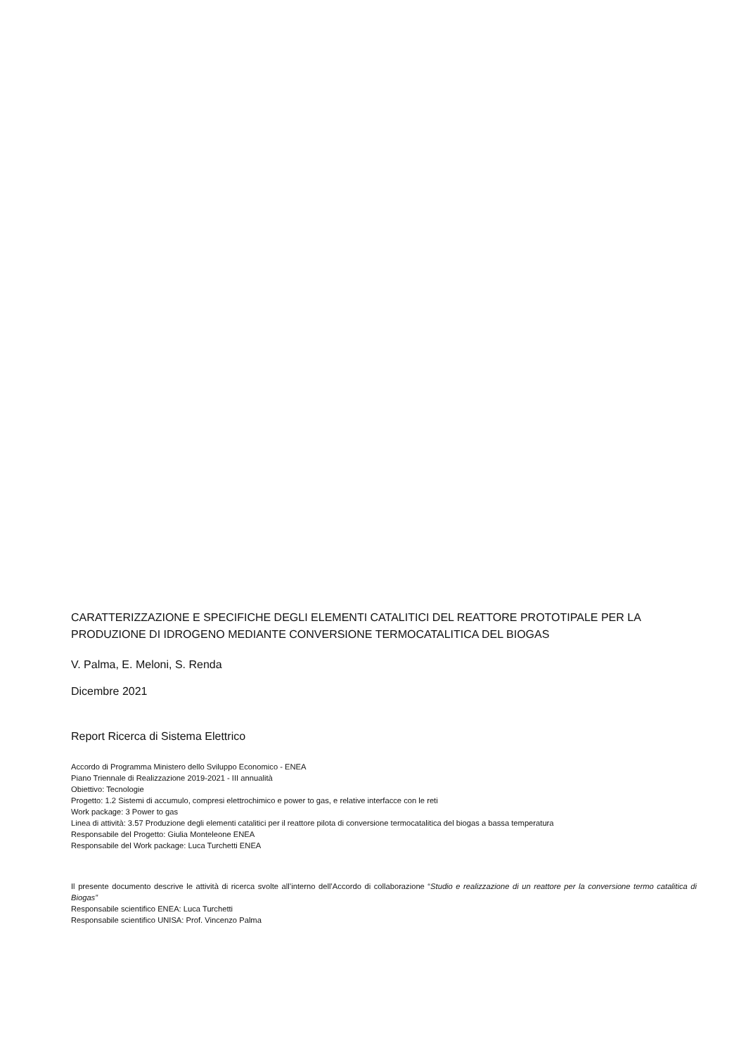CARATTERIZZAZIONE E SPECIFICHE DEGLI ELEMENTI CATALITICI DEL REATTORE PROTOTIPALE PER LA PRODUZIONE DI IDROGENO MEDIANTE CONVERSIONE TERMOCATALITICA DEL BIOGAS
V. Palma, E. Meloni, S. Renda
Dicembre 2021
Report Ricerca di Sistema Elettrico
Accordo di Programma Ministero dello Sviluppo Economico - ENEA
Piano Triennale di Realizzazione 2019-2021 - III annualità
Obiettivo: Tecnologie
Progetto: 1.2 Sistemi di accumulo, compresi elettrochimico e power to gas, e relative interfacce con le reti
Work package: 3 Power to gas
Linea di attività: 3.57 Produzione degli elementi catalitici per il reattore pilota di conversione termocatalitica del biogas a bassa temperatura
Responsabile del Progetto: Giulia Monteleone ENEA
Responsabile del Work package: Luca Turchetti ENEA
Il presente documento descrive le attività di ricerca svolte all’interno dell’Accordo di collaborazione “Studio e realizzazione di un reattore per la conversione termo catalitica di Biogas”
Responsabile scientifico ENEA: Luca Turchetti
Responsabile scientifico UNISA: Prof. Vincenzo Palma